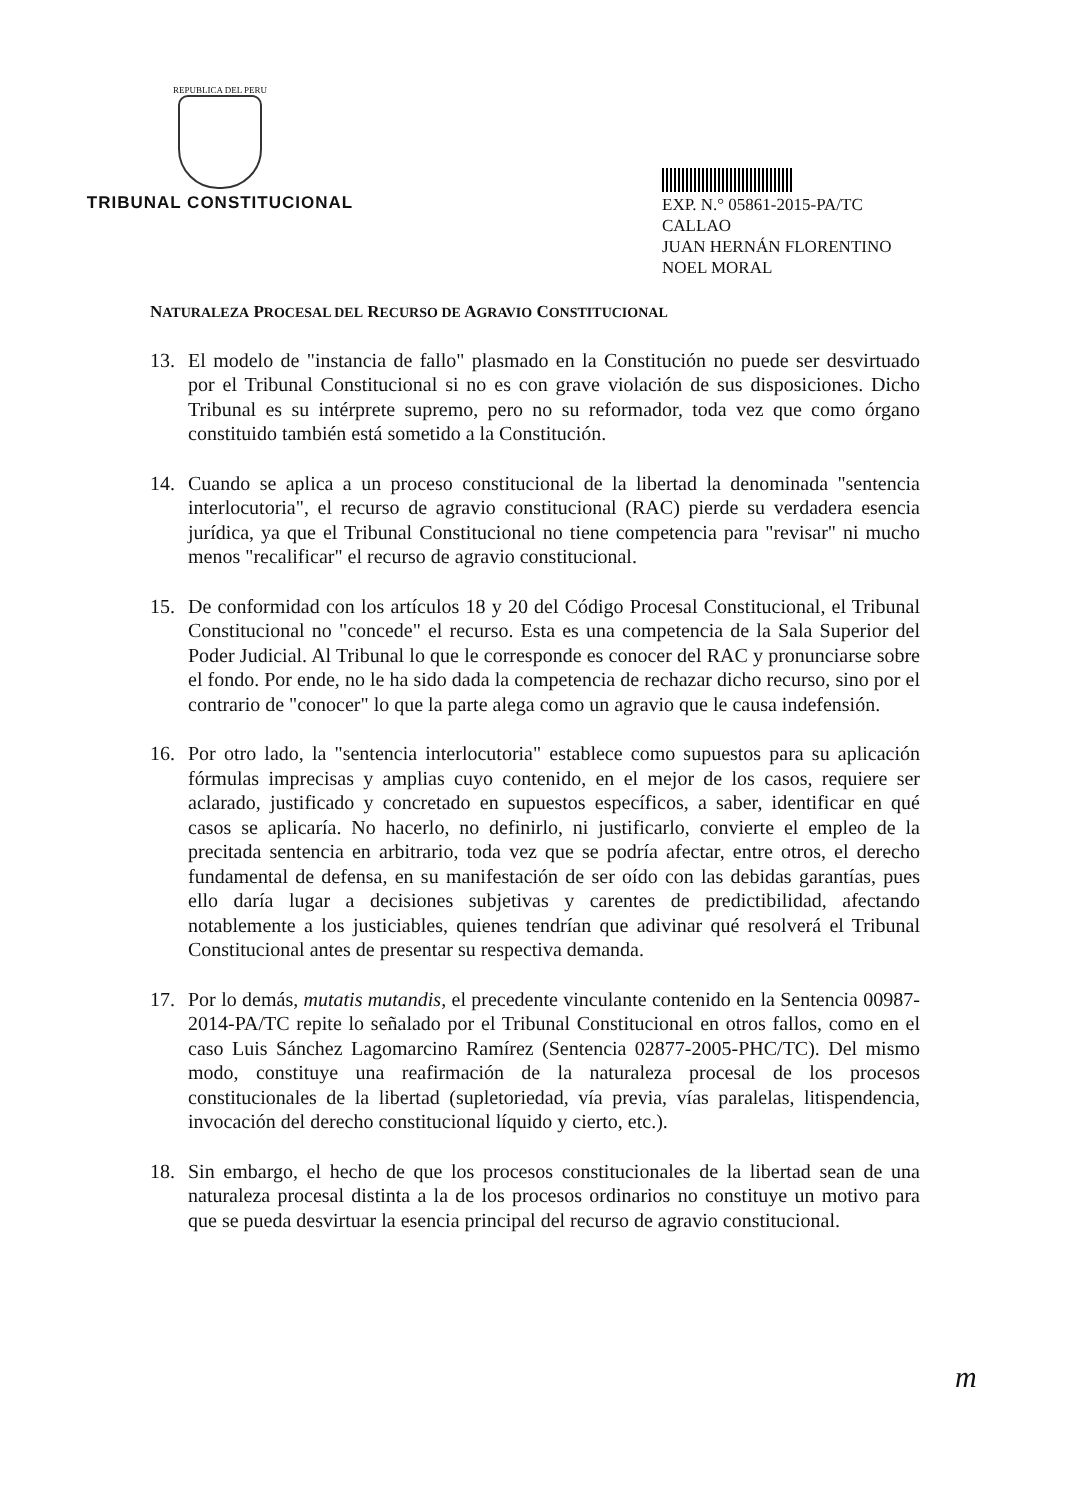REPUBLICA DEL PERU
TRIBUNAL CONSTITUCIONAL
EXP. N.° 05861-2015-PA/TC
CALLAO
JUAN HERNÁN FLORENTINO
NOEL MORAL
NATURALEZA PROCESAL DEL RECURSO DE AGRAVIO CONSTITUCIONAL
13. El modelo de "instancia de fallo" plasmado en la Constitución no puede ser desvirtuado por el Tribunal Constitucional si no es con grave violación de sus disposiciones. Dicho Tribunal es su intérprete supremo, pero no su reformador, toda vez que como órgano constituido también está sometido a la Constitución.
14. Cuando se aplica a un proceso constitucional de la libertad la denominada "sentencia interlocutoria", el recurso de agravio constitucional (RAC) pierde su verdadera esencia jurídica, ya que el Tribunal Constitucional no tiene competencia para "revisar" ni mucho menos "recalificar" el recurso de agravio constitucional.
15. De conformidad con los artículos 18 y 20 del Código Procesal Constitucional, el Tribunal Constitucional no "concede" el recurso. Esta es una competencia de la Sala Superior del Poder Judicial. Al Tribunal lo que le corresponde es conocer del RAC y pronunciarse sobre el fondo. Por ende, no le ha sido dada la competencia de rechazar dicho recurso, sino por el contrario de "conocer" lo que la parte alega como un agravio que le causa indefensión.
16. Por otro lado, la "sentencia interlocutoria" establece como supuestos para su aplicación fórmulas imprecisas y amplias cuyo contenido, en el mejor de los casos, requiere ser aclarado, justificado y concretado en supuestos específicos, a saber, identificar en qué casos se aplicaría. No hacerlo, no definirlo, ni justificarlo, convierte el empleo de la precitada sentencia en arbitrario, toda vez que se podría afectar, entre otros, el derecho fundamental de defensa, en su manifestación de ser oído con las debidas garantías, pues ello daría lugar a decisiones subjetivas y carentes de predictibilidad, afectando notablemente a los justiciables, quienes tendrían que adivinar qué resolverá el Tribunal Constitucional antes de presentar su respectiva demanda.
17. Por lo demás, mutatis mutandis, el precedente vinculante contenido en la Sentencia 00987-2014-PA/TC repite lo señalado por el Tribunal Constitucional en otros fallos, como en el caso Luis Sánchez Lagomarcino Ramírez (Sentencia 02877-2005-PHC/TC). Del mismo modo, constituye una reafirmación de la naturaleza procesal de los procesos constitucionales de la libertad (supletoriedad, vía previa, vías paralelas, litispendencia, invocación del derecho constitucional líquido y cierto, etc.).
18. Sin embargo, el hecho de que los procesos constitucionales de la libertad sean de una naturaleza procesal distinta a la de los procesos ordinarios no constituye un motivo para que se pueda desvirtuar la esencia principal del recurso de agravio constitucional.
m